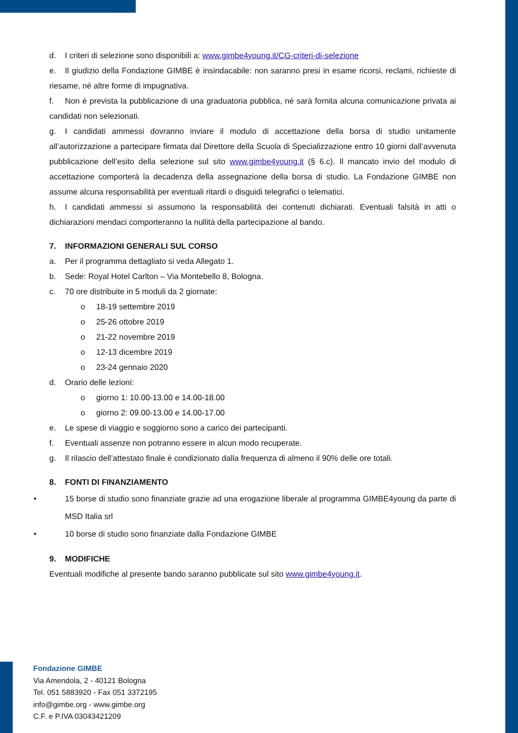d. I criteri di selezione sono disponibili a: www.gimbe4young.it/CG-criteri-di-selezione
e. Il giudizio della Fondazione GIMBE è insindacabile: non saranno presi in esame ricorsi, reclami, richieste di riesame, né altre forme di impugnativa.
f. Non è prevista la pubblicazione di una graduatoria pubblica, né sarà fornita alcuna comunicazione privata ai candidati non selezionati.
g. I candidati ammessi dovranno inviare il modulo di accettazione della borsa di studio unitamente all’autorizzazione a partecipare firmata dal Direttore della Scuola di Specializzazione entro 10 giorni dall’avvenuta pubblicazione dell’esito della selezione sul sito www.gimbe4young.it (§ 6.c). Il mancato invio del modulo di accettazione comporterà la decadenza della assegnazione della borsa di studio. La Fondazione GIMBE non assume alcuna responsabilità per eventuali ritardi o disguidi telegrafici o telematici.
h. I candidati ammessi si assumono la responsabilità dei contenuti dichiarati. Eventuali falsità in atti o dichiarazioni mendaci comporteranno la nullità della partecipazione al bando.
7. INFORMAZIONI GENERALI SUL CORSO
a. Per il programma dettagliato si veda Allegato 1.
b. Sede: Royal Hotel Carlton – Via Montebello 8, Bologna.
c. 70 ore distribuite in 5 moduli da 2 giornate:
o 18-19 settembre 2019
o 25-26 ottobre 2019
o 21-22 novembre 2019
o 12-13 dicembre 2019
o 23-24 gennaio 2020
d. Orario delle lezioni:
o giorno 1: 10.00-13.00 e 14.00-18.00
o giorno 2: 09.00-13.00 e 14.00-17.00
e. Le spese di viaggio e soggiorno sono a carico dei partecipanti.
f. Eventuali assenze non potranno essere in alcun modo recuperate.
g. Il rilascio dell’attestato finale è condizionato dalla frequenza di almeno il 90% delle ore totali.
8. FONTI DI FINANZIAMENTO
• 15 borse di studio sono finanziate grazie ad una erogazione liberale al programma GIMBE4young da parte di MSD Italia srl
• 10 borse di studio sono finanziate dalla Fondazione GIMBE
9. MODIFICHE
Eventuali modifiche al presente bando saranno pubblicate sul sito www.gimbe4young.it.
Fondazione GIMBE
Via Amendola, 2 - 40121 Bologna
Tel. 051 5883920 - Fax 051 3372195
info@gimbe.org - www.gimbe.org
C.F. e P.IVA 03043421209